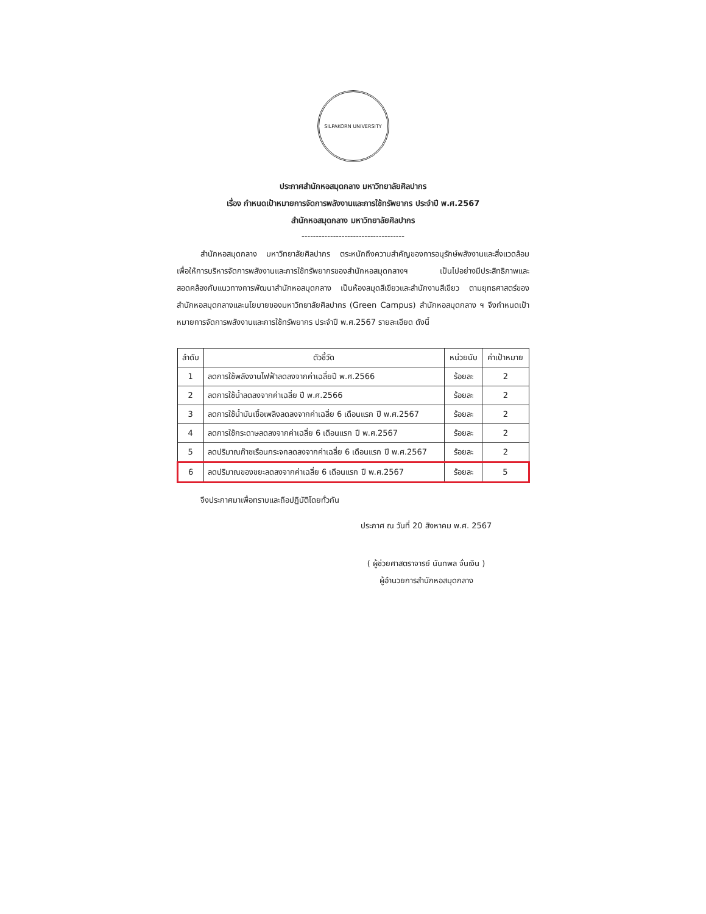SILPAKORN UNIVERSITY
ประกาศสำนักหอสมุดกลาง มหาวิทยาลัยศิลปากร
เรื่อง กำหนดเป้าหมายการจัดการพลังงานและการใช้ทรัพยากร ประจำปี พ.ศ.2567
สำนักหอสมุดกลาง มหาวิทยาลัยศิลปากร
------------------------------------
   สำนักหอสมุดกลาง มหาวิทยาลัยศิลปากร ตระหนักถึงความสำคัญของการอนุรักษ์พลังงานและสิ่งแวดล้อม เพื่อให้การบริหารจัดการพลังงานและการใช้ทรัพยากรของสำนักหอสมุดกลางฯ เป็นไปอย่างมีประสิทธิภาพและสอดคล้องกับแนวทางการพัฒนาสำนักหอสมุดกลาง เป็นห้องสมุดสีเขียวและสำนักงานสีเขียว ตามยุทธศาสตร์ของสำนักหอสมุดกลางและนโยบายของมหาวิทยาลัยศิลปากร (Green Campus) สำนักหอสมุดกลาง ฯ จึงกำหนดเป้าหมายการจัดการพลังงานและการใช้ทรัพยากร ประจำปี พ.ศ.2567 รายละเอียด ดังนี้
| ลำดับ | ตัวชี้วัด | หน่วยนับ | ค่าเป้าหมาย |
| --- | --- | --- | --- |
| 1 | ลดการใช้พลังงานไฟฟ้าลดลงจากค่าเฉลี่ยปี พ.ศ.2566 | ร้อยละ | 2 |
| 2 | ลดการใช้น้ำลดลงจากค่าเฉลี่ย ปี พ.ศ.2566 | ร้อยละ | 2 |
| 3 | ลดการใช้น้ำมันเชื้อเพลิงลดลงจากค่าเฉลี่ย 6 เดือนแรก ปี พ.ศ.2567 | ร้อยละ | 2 |
| 4 | ลดการใช้กระดาษลดลงจากค่าเฉลี่ย 6 เดือนแรก ปี พ.ศ.2567 | ร้อยละ | 2 |
| 5 | ลดปริมาณก๊าซเรือนกระจกลดลงจากค่าเฉลี่ย 6 เดือนแรก ปี พ.ศ.2567 | ร้อยละ | 2 |
| 6 | ลดปริมาณของขยะลดลงจากค่าเฉลี่ย 6 เดือนแรก ปี พ.ศ.2567 | ร้อยละ | 5 |
   จึงประกาศมาเพื่อทราบและถือปฏิบัติโดยทั่วกัน
ประกาศ ณ วันที่ 20 สิงหาคม พ.ศ. 2567
( ผู้ช่วยศาสตราจารย์ นันทพล จั่นเงิน )
ผู้อำนวยการสำนักหอสมุดกลาง